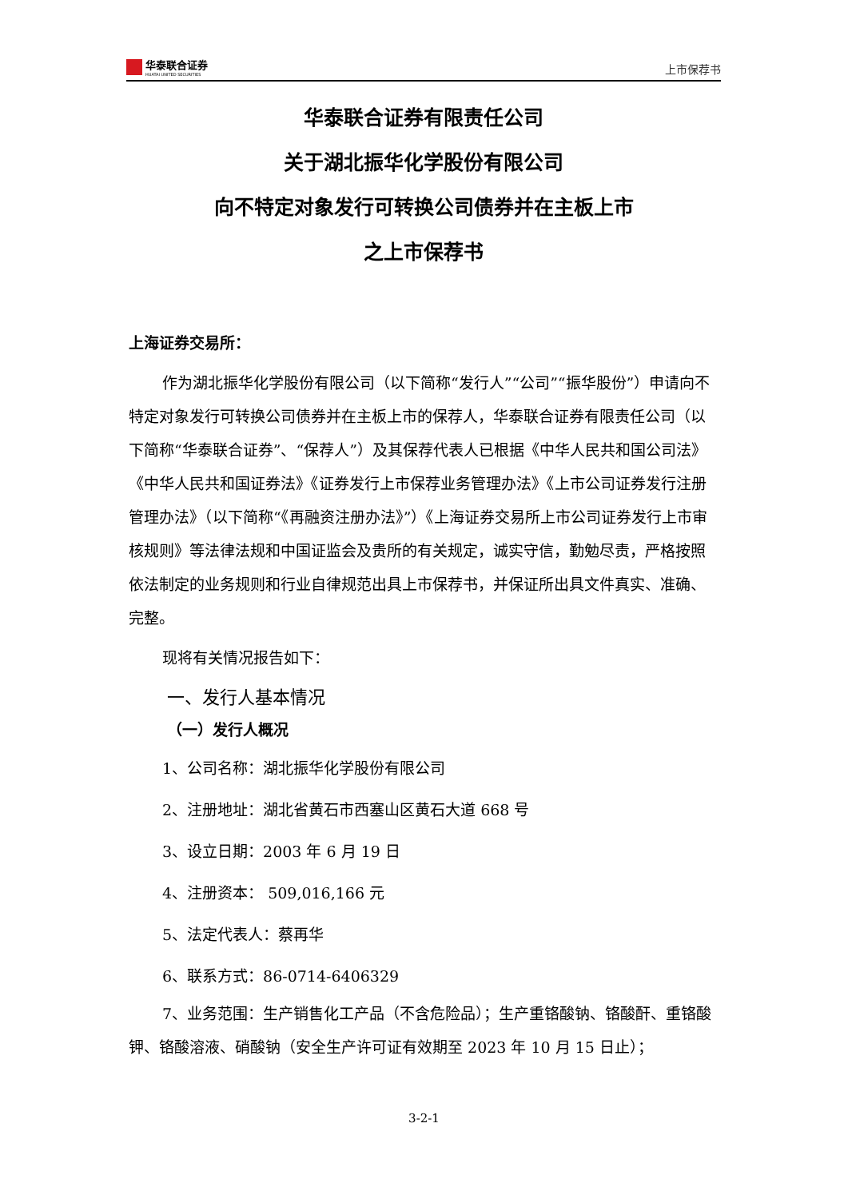华泰联合证券
HUATAI UNITED SECURITIES
上市保荐书
华泰联合证券有限责任公司
关于湖北振华化学股份有限公司
向不特定对象发行可转换公司债券并在主板上市
之上市保荐书
上海证券交易所：
作为湖北振华化学股份有限公司（以下简称“发行人”“公司”“振华股份”）申请向不特定对象发行可转换公司债券并在主板上市的保荐人，华泰联合证券有限责任公司（以下简称“华泰联合证券”、“保荐人”）及其保荐代表人已根据《中华人民共和国公司法》《中华人民共和国证券法》《证券发行上市保荐业务管理办法》《上市公司证券发行注册管理办法》（以下简称“《再融资注册办法》”）《上海证券交易所上市公司证券发行上市审核规则》等法律法规和中国证监会及贵所的有关规定，诚实守信，勤勉尽责，严格按照依法制定的业务规则和行业自律规范出具上市保荐书，并保证所出具文件真实、准确、完整。
现将有关情况报告如下：
一、发行人基本情况
（一）发行人概况
1、公司名称：湖北振华化学股份有限公司
2、注册地址：湖北省黄石市西塞山区黄石大道 668 号
3、设立日期：2003 年 6 月 19 日
4、注册资本： 509,016,166 元
5、法定代表人：蔡再华
6、联系方式：86-0714-6406329
7、业务范围：生产销售化工产品（不含危险品）；生产重铬酸钠、铬酸酐、重铬酸钾、铬酸溶液、硝酸钠（安全生产许可证有效期至 2023 年 10 月 15 日止）；
3-2-1